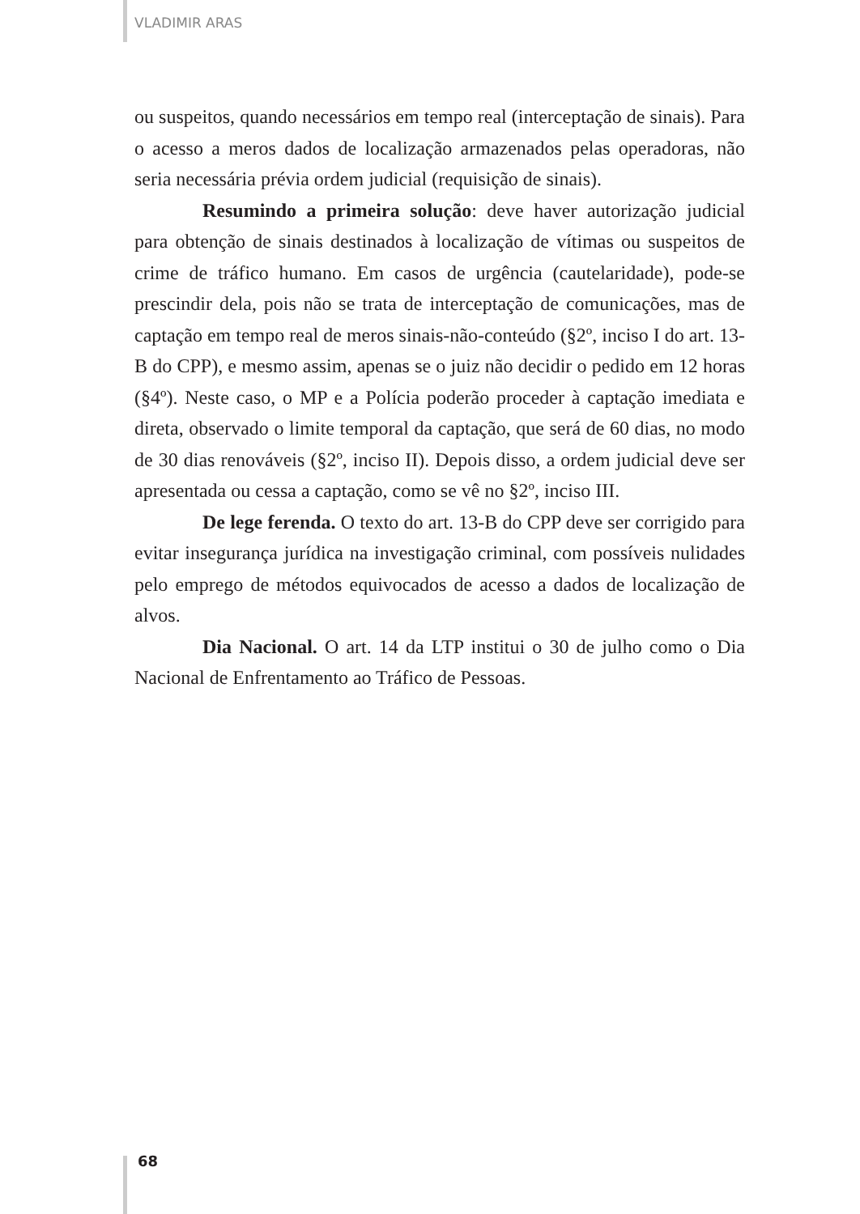VLADIMIR ARAS
ou suspeitos, quando necessários em tempo real (interceptação de sinais). Para o acesso a meros dados de localização armazenados pelas operadoras, não seria necessária prévia ordem judicial (requisição de sinais).
Resumindo a primeira solução: deve haver autorização judicial para obtenção de sinais destinados à localização de vítimas ou suspeitos de crime de tráfico humano. Em casos de urgência (cautelaridade), pode-se prescindir dela, pois não se trata de interceptação de comunicações, mas de captação em tempo real de meros sinais-não-conteúdo (§2º, inciso I do art. 13-B do CPP), e mesmo assim, apenas se o juiz não decidir o pedido em 12 horas (§4º). Neste caso, o MP e a Polícia poderão proceder à captação imediata e direta, observado o limite temporal da captação, que será de 60 dias, no modo de 30 dias renováveis (§2º, inciso II). Depois disso, a ordem judicial deve ser apresentada ou cessa a captação, como se vê no §2º, inciso III.
De lege ferenda. O texto do art. 13-B do CPP deve ser corrigido para evitar insegurança jurídica na investigação criminal, com possíveis nulidades pelo emprego de métodos equivocados de acesso a dados de localização de alvos.
Dia Nacional. O art. 14 da LTP institui o 30 de julho como o Dia Nacional de Enfrentamento ao Tráfico de Pessoas.
68